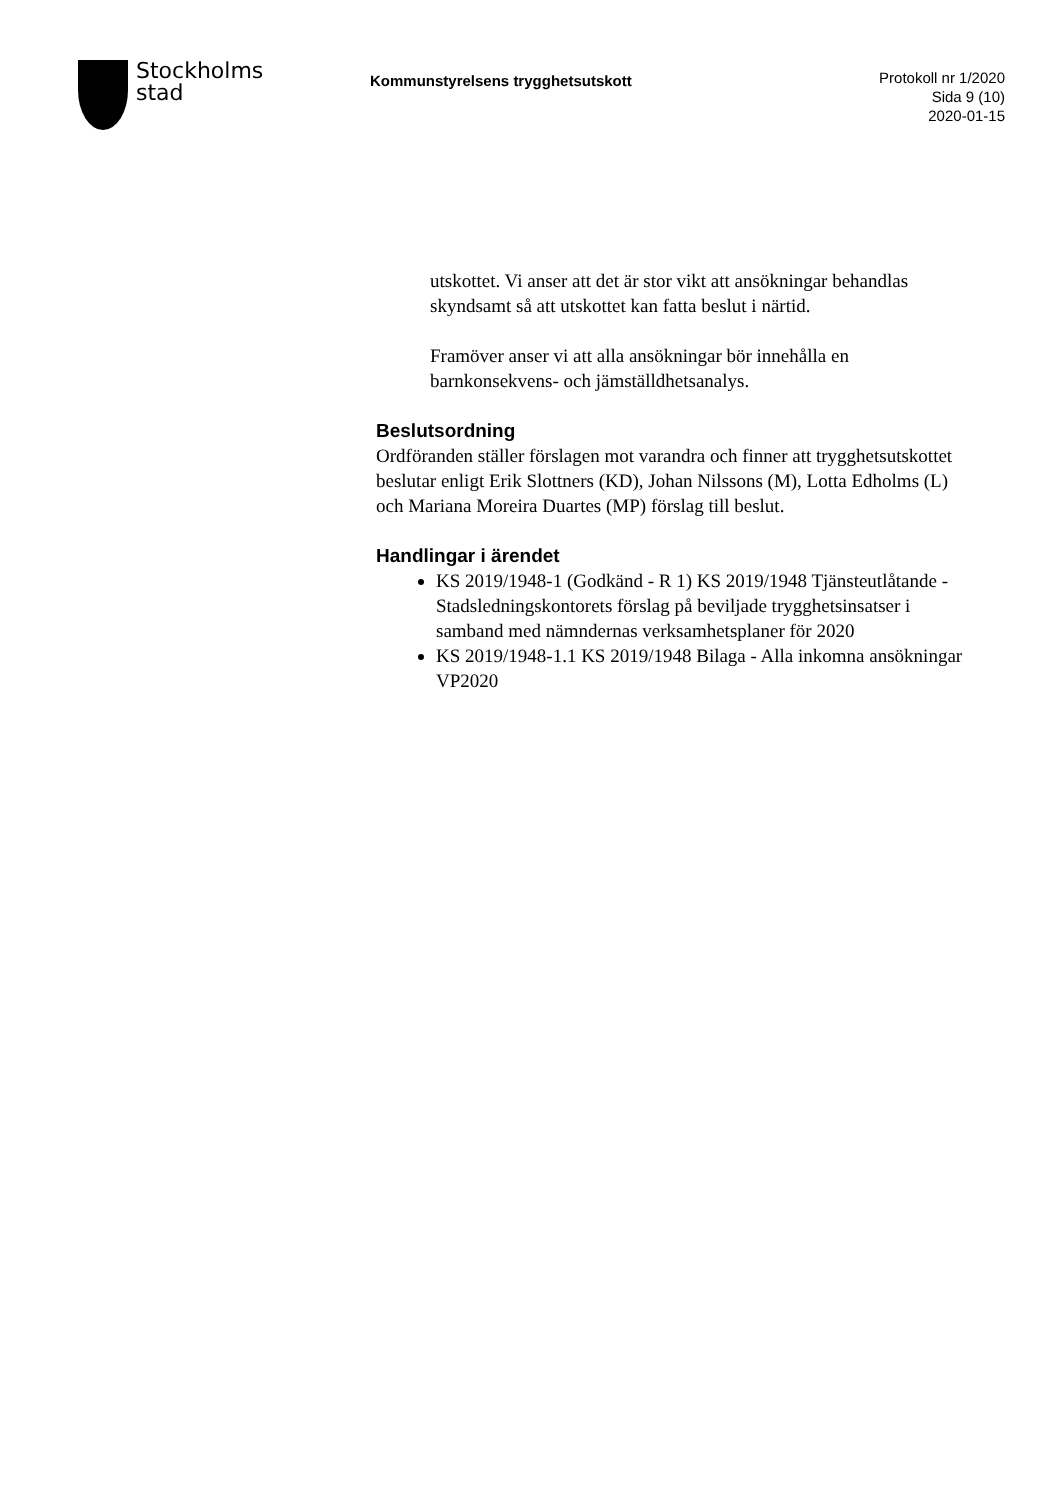Stockholms
stad
Kommunstyrelsens trygghetsutskott
Protokoll nr 1/2020
Sida 9 (10)
2020-01-15
utskottet. Vi anser att det är stor vikt att ansökningar behandlas skyndsamt så att utskottet kan fatta beslut i närtid.
Framöver anser vi att alla ansökningar bör innehålla en barnkonsekvens- och jämställdhetsanalys.
Beslutsordning
Ordföranden ställer förslagen mot varandra och finner att trygghetsutskottet beslutar enligt Erik Slottners (KD), Johan Nilssons (M), Lotta Edholms (L) och Mariana Moreira Duartes (MP) förslag till beslut.
Handlingar i ärendet
KS 2019/1948-1 (Godkänd - R 1) KS 2019/1948 Tjänsteutlåtande - Stadsledningskontorets förslag på beviljade trygghetsinsatser i samband med nämndernas verksamhetsplaner för 2020
KS 2019/1948-1.1 KS 2019/1948 Bilaga - Alla inkomna ansökningar VP2020